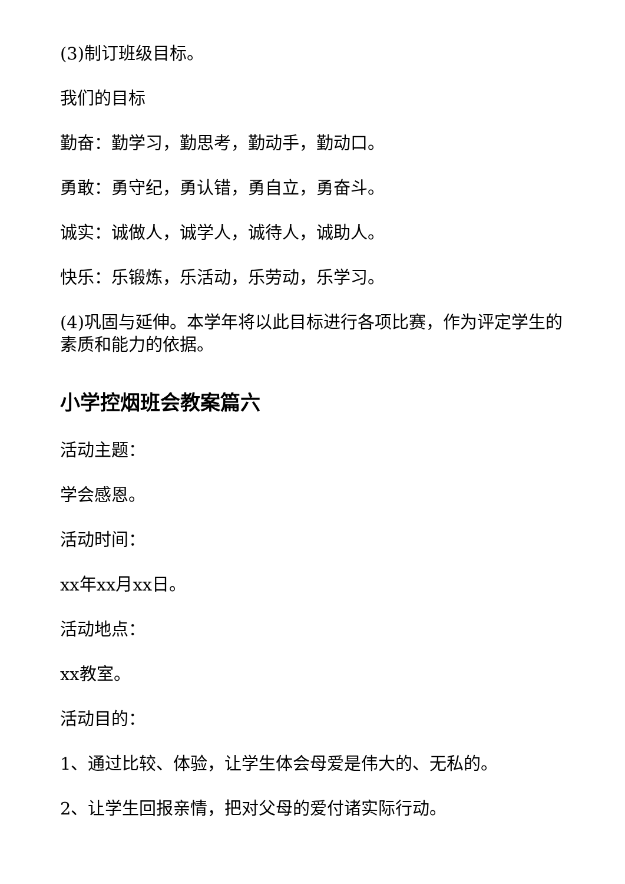(3)制订班级目标。
我们的目标
勤奋：勤学习，勤思考，勤动手，勤动口。
勇敢：勇守纪，勇认错，勇自立，勇奋斗。
诚实：诚做人，诚学人，诚待人，诚助人。
快乐：乐锻炼，乐活动，乐劳动，乐学习。
(4)巩固与延伸。本学年将以此目标进行各项比赛，作为评定学生的素质和能力的依据。
小学控烟班会教案篇六
活动主题：
学会感恩。
活动时间：
xx年xx月xx日。
活动地点：
xx教室。
活动目的：
1、通过比较、体验，让学生体会母爱是伟大的、无私的。
2、让学生回报亲情，把对父母的爱付诸实际行动。